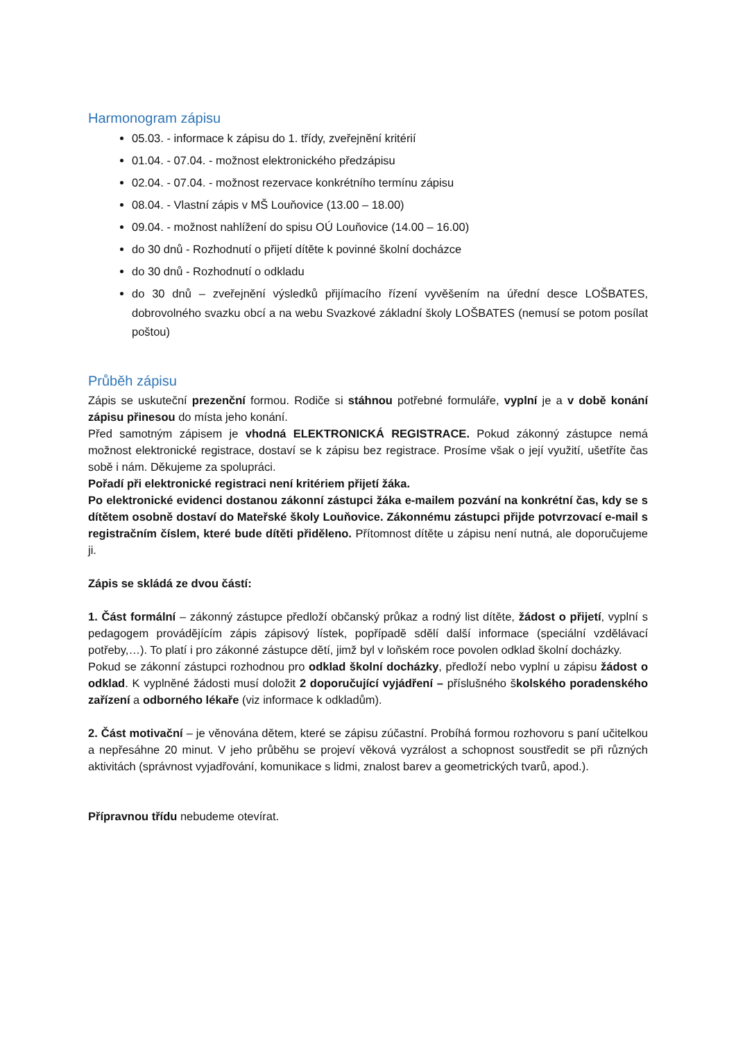Harmonogram zápisu
05.03. - informace k zápisu do 1. třídy, zveřejnění kritérií
01.04. - 07.04. - možnost elektronického předzápisu
02.04. - 07.04. - možnost rezervace konkrétního termínu zápisu
08.04. - Vlastní zápis v MŠ Louňovice (13.00 – 18.00)
09.04. - možnost nahlížení do spisu OÚ Louňovice (14.00 – 16.00)
do 30 dnů - Rozhodnutí o přijetí dítěte k povinné školní docházce
do 30 dnů - Rozhodnutí o odkladu
do 30 dnů – zveřejnění výsledků přijímacího řízení vyvěšením na úřední desce LOŠBATES, dobrovolného svazku obcí a na webu Svazkové základní školy LOŠBATES (nemusí se potom posílat poštou)
Průběh zápisu
Zápis se uskuteční prezenční formou. Rodiče si stáhnou potřebné formuláře, vyplní je a v době konání zápisu přinesou do místa jeho konání.
Před samotným zápisem je vhodná ELEKTRONICKÁ REGISTRACE. Pokud zákonný zástupce nemá možnost elektronické registrace, dostaví se k zápisu bez registrace. Prosíme však o její využití, ušetříte čas sobě i nám. Děkujeme za spolupráci.
Pořadí při elektronické registraci není kritériem přijetí žáka.
Po elektronické evidenci dostanou zákonní zástupci žáka e-mailem pozvání na konkrétní čas, kdy se s dítětem osobně dostaví do Mateřské školy Louňovice. Zákonnému zástupci přijde potvrzovací e-mail s registračním číslem, které bude dítěti přiděleno. Přítomnost dítěte u zápisu není nutná, ale doporučujeme ji.
Zápis se skládá ze dvou částí:
1. Část formální – zákonný zástupce předloží občanský průkaz a rodný list dítěte, žádost o přijetí, vyplní s pedagogem provádějícím zápis zápisový lístek, popřípadě sdělí další informace (speciální vzdělávací potřeby,…). To platí i pro zákonné zástupce dětí, jimž byl v loňském roce povolen odklad školní docházky.
Pokud se zákonní zástupci rozhodnou pro odklad školní docházky, předloží nebo vyplní u zápisu žádost o odklad. K vyplněné žádosti musí doložit 2 doporučující vyjádření – příslušného školského poradenského zařízení a odborného lékaře (viz informace k odkladům).
2. Část motivační – je věnována dětem, které se zápisu zúčastní. Probíhá formou rozhovoru s paní učitelkou a nepřesáhne 20 minut. V jeho průběhu se projeví věková vyzrálost a schopnost soustředit se při různých aktivitách (správnost vyjadřování, komunikace s lidmi, znalost barev a geometrických tvarů, apod.).
Přípravnou třídu nebudeme otevírat.